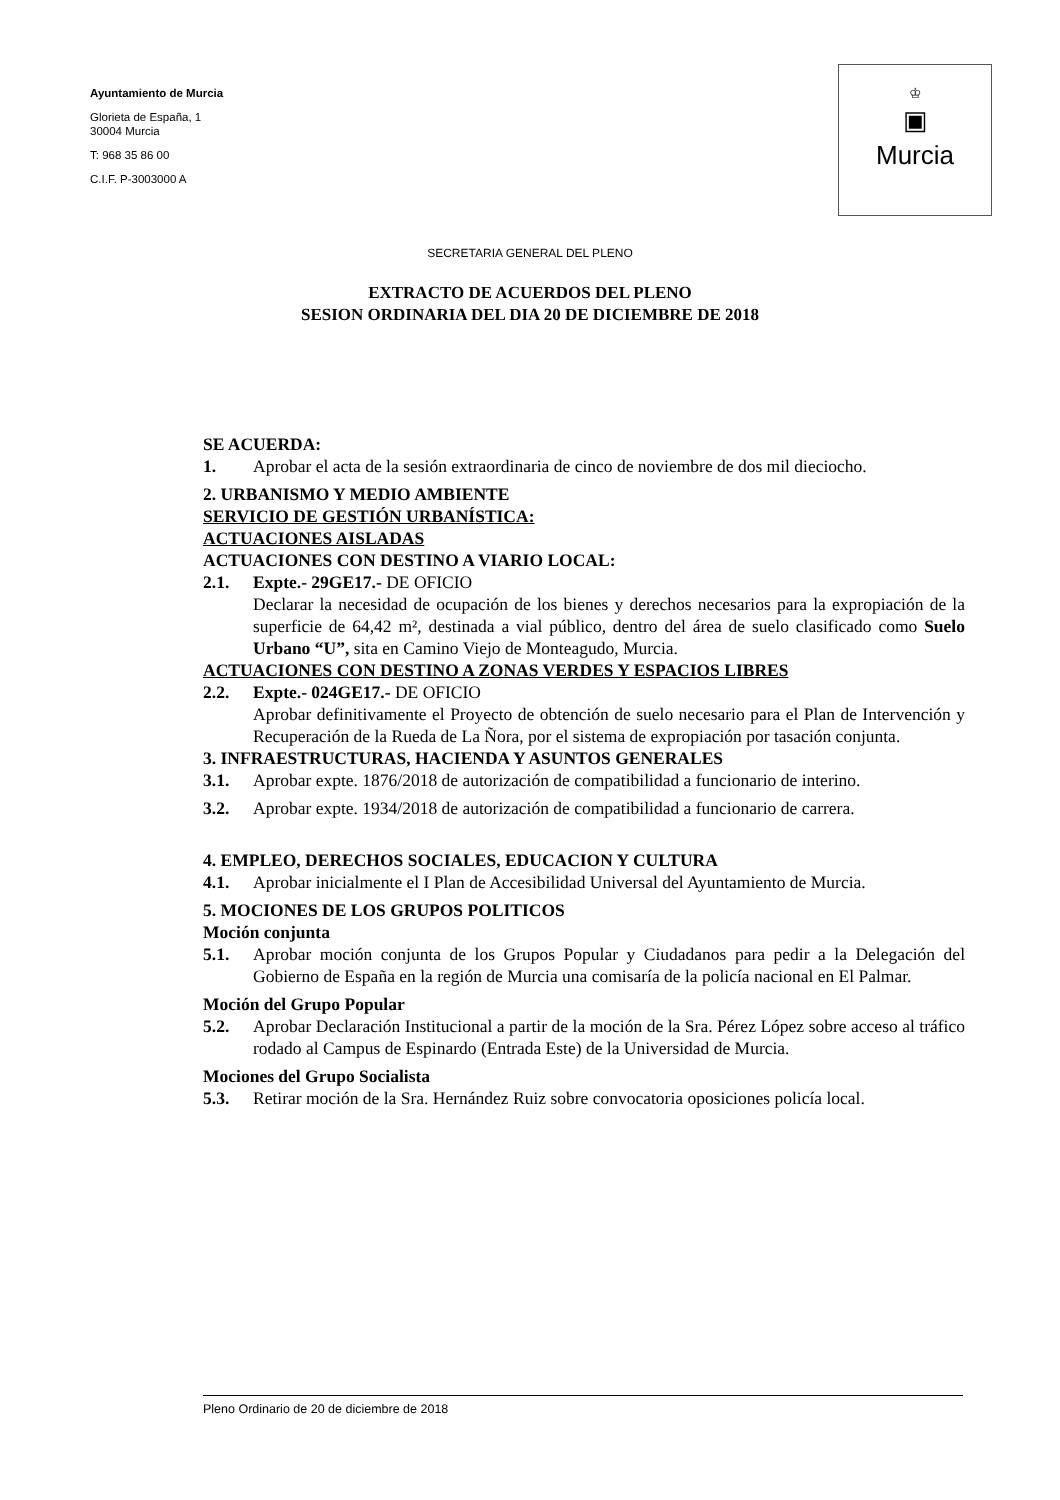Ayuntamiento de Murcia
Glorieta de España, 1
30004 Murcia
T: 968 35 86 00
C.I.F. P-3003000 A
♔
▣
Murcia
SECRETARIA GENERAL DEL PLENO
EXTRACTO DE ACUERDOS DEL PLENO
SESION ORDINARIA DEL DIA 20 DE DICIEMBRE DE 2018
SE ACUERDA:
1. Aprobar el acta de la sesión extraordinaria de cinco de noviembre de dos mil dieciocho.
2. URBANISMO Y MEDIO AMBIENTE
SERVICIO DE GESTIÓN URBANÍSTICA:
ACTUACIONES AISLADAS
ACTUACIONES CON DESTINO A VIARIO LOCAL:
2.1. Expte.- 29GE17.- DE OFICIO
Declarar la necesidad de ocupación de los bienes y derechos necesarios para la expropiación de la superficie de 64,42 m², destinada a vial público, dentro del área de suelo clasificado como Suelo Urbano “U”, sita en Camino Viejo de Monteagudo, Murcia.
ACTUACIONES CON DESTINO A ZONAS VERDES Y ESPACIOS LIBRES
2.2. Expte.- 024GE17.- DE OFICIO
Aprobar definitivamente el Proyecto de obtención de suelo necesario para el Plan de Intervención y Recuperación de la Rueda de La Ñora, por el sistema de expropiación por tasación conjunta.
3. INFRAESTRUCTURAS, HACIENDA Y ASUNTOS GENERALES
3.1. Aprobar expte. 1876/2018 de autorización de compatibilidad a funcionario de interino.
3.2. Aprobar expte. 1934/2018 de autorización de compatibilidad a funcionario de carrera.
4. EMPLEO, DERECHOS SOCIALES, EDUCACION Y CULTURA
4.1. Aprobar inicialmente el I Plan de Accesibilidad Universal del Ayuntamiento de Murcia.
5. MOCIONES DE LOS GRUPOS POLITICOS
Moción conjunta
5.1. Aprobar moción conjunta de los Grupos Popular y Ciudadanos para pedir a la Delegación del Gobierno de España en la región de Murcia una comisaría de la policía nacional en El Palmar.
Moción del Grupo Popular
5.2. Aprobar Declaración Institucional a partir de la moción de la Sra. Pérez López sobre acceso al tráfico rodado al Campus de Espinardo (Entrada Este) de la Universidad de Murcia.
Mociones del Grupo Socialista
5.3. Retirar moción de la Sra. Hernández Ruiz sobre convocatoria oposiciones policía local.
Pleno Ordinario de 20 de diciembre de 2018